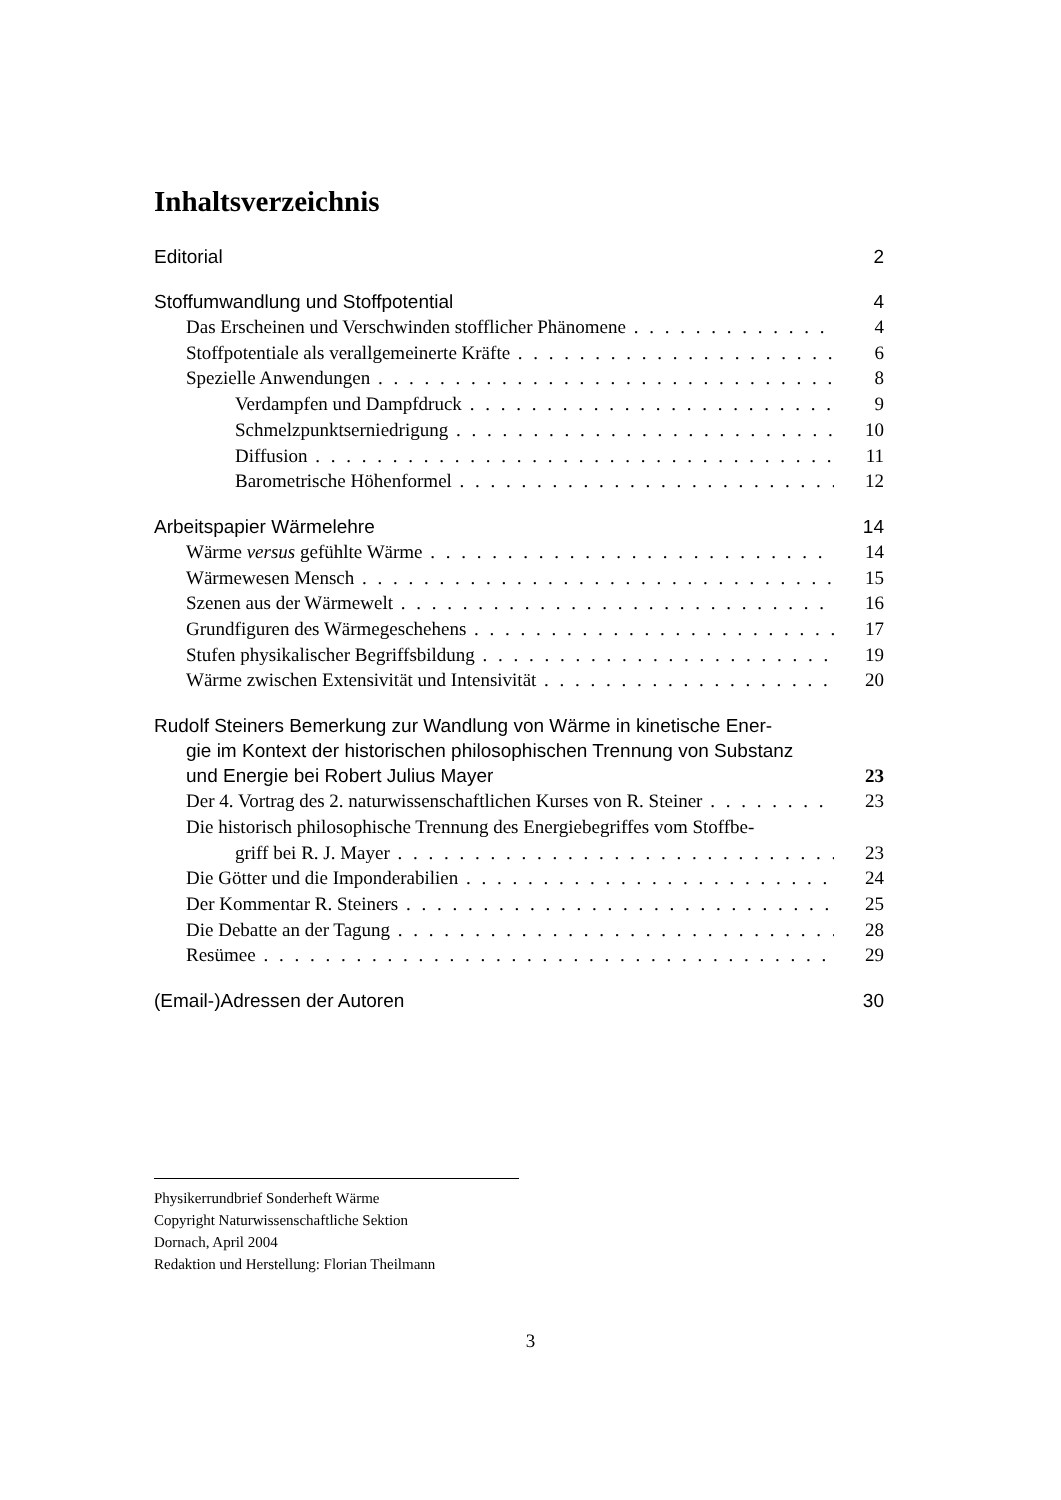Inhaltsverzeichnis
Editorial 2
Stoffumwandlung und Stoffpotential 4
Das Erscheinen und Verschwinden stofflicher Phänomene 4
Stoffpotentiale als verallgemeinerte Kräfte 6
Spezielle Anwendungen 8
Verdampfen und Dampfdruck 9
Schmelzpunktserniedrigung 10
Diffusion 11
Barometrische Höhenformel 12
Arbeitspapier Wärmelehre 14
Wärme versus gefühlte Wärme 14
Wärmewesen Mensch 15
Szenen aus der Wärmewelt 16
Grundfiguren des Wärmegeschehens 17
Stufen physikalischer Begriffsbildung 19
Wärme zwischen Extensivität und Intensivität 20
Rudolf Steiners Bemerkung zur Wandlung von Wärme in kinetische Ener-
gie im Kontext der historischen philosophischen Trennung von Substanz
und Energie bei Robert Julius Mayer 23
Der 4. Vortrag des 2. naturwissenschaftlichen Kurses von R. Steiner 23
Die historisch philosophische Trennung des Energiebegriffes vom Stoffbe-
griff bei R. J. Mayer 23
Die Götter und die Imponderabilien 24
Der Kommentar R. Steiners 25
Die Debatte an der Tagung 28
Resümee 29
(Email-)Adressen der Autoren 30
Physikerrundbrief Sonderheft Wärme
Copyright Naturwissenschaftliche Sektion
Dornach, April 2004
Redaktion und Herstellung: Florian Theilmann
3